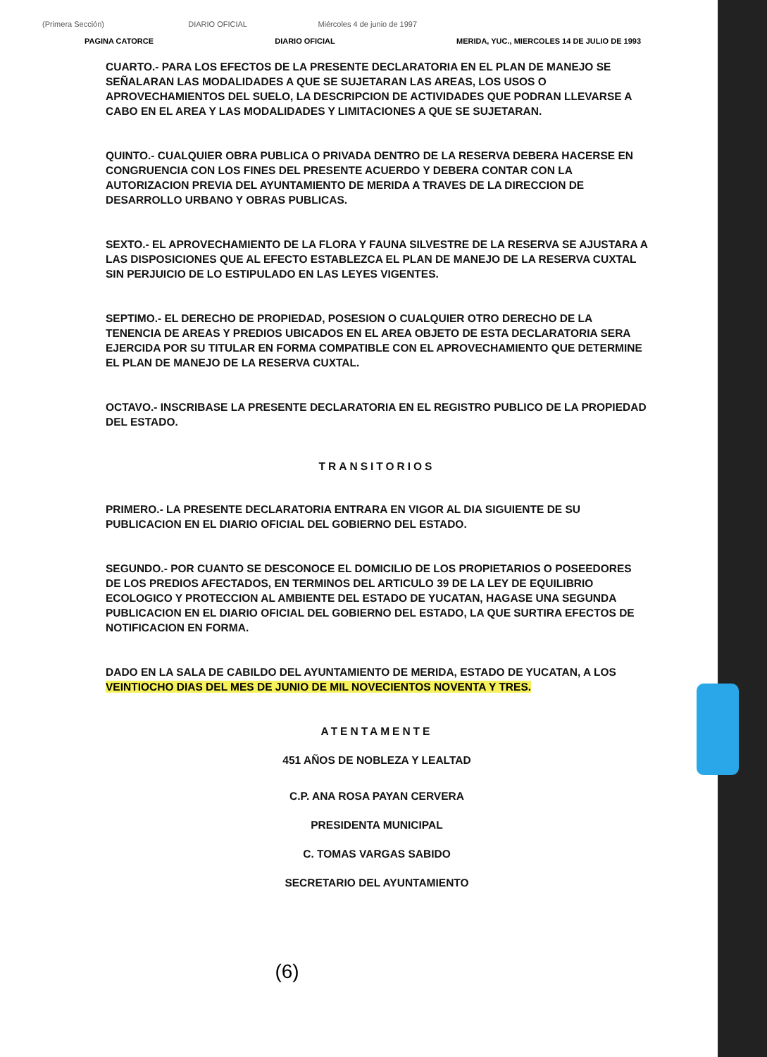(Primera Sección) DIARIO OFICIAL Miércoles 4 de junio de 1997
PAGINA CATORCE DIARIO OFICIAL MERIDA, YUC., MIERCOLES 14 DE JULIO DE 1993
CUARTO.- PARA LOS EFECTOS DE LA PRESENTE DECLARATORIA EN EL PLAN DE MANEJO SE SEÑALARAN LAS MODALIDADES A QUE SE SUJETARAN LAS AREAS, LOS USOS O APROVECHAMIENTOS DEL SUELO, LA DESCRIPCION DE ACTIVIDADES QUE PODRAN LLEVARSE A CABO EN EL AREA Y LAS MODALIDADES Y LIMITACIONES A QUE SE SUJETARAN.
QUINTO.- CUALQUIER OBRA PUBLICA O PRIVADA DENTRO DE LA RESERVA DEBERA HACERSE EN CONGRUENCIA CON LOS FINES DEL PRESENTE ACUERDO Y DEBERA CONTAR CON LA AUTORIZACION PREVIA DEL AYUNTAMIENTO DE MERIDA A TRAVES DE LA DIRECCION DE DESARROLLO URBANO Y OBRAS PUBLICAS.
SEXTO.- EL APROVECHAMIENTO DE LA FLORA Y FAUNA SILVESTRE DE LA RESERVA SE AJUSTARA A LAS DISPOSICIONES QUE AL EFECTO ESTABLEZCA EL PLAN DE MANEJO DE LA RESERVA CUXTAL SIN PERJUICIO DE LO ESTIPULADO EN LAS LEYES VIGENTES.
SEPTIMO.- EL DERECHO DE PROPIEDAD, POSESION O CUALQUIER OTRO DERECHO DE LA TENENCIA DE AREAS Y PREDIOS UBICADOS EN EL AREA OBJETO DE ESTA DECLARATORIA SERA EJERCIDA POR SU TITULAR EN FORMA COMPATIBLE CON EL APROVECHAMIENTO QUE DETERMINE EL PLAN DE MANEJO DE LA RESERVA CUXTAL.
OCTAVO.- INSCRIBASE LA PRESENTE DECLARATORIA EN EL REGISTRO PUBLICO DE LA PROPIEDAD DEL ESTADO.
TRANSITORIOS
PRIMERO.- LA PRESENTE DECLARATORIA ENTRARA EN VIGOR AL DIA SIGUIENTE DE SU PUBLICACION EN EL DIARIO OFICIAL DEL GOBIERNO DEL ESTADO.
SEGUNDO.- POR CUANTO SE DESCONOCE EL DOMICILIO DE LOS PROPIETARIOS O POSEEDORES DE LOS PREDIOS AFECTADOS, EN TERMINOS DEL ARTICULO 39 DE LA LEY DE EQUILIBRIO ECOLOGICO Y PROTECCION AL AMBIENTE DEL ESTADO DE YUCATAN, HAGASE UNA SEGUNDA PUBLICACION EN EL DIARIO OFICIAL DEL GOBIERNO DEL ESTADO, LA QUE SURTIRA EFECTOS DE NOTIFICACION EN FORMA.
DADO EN LA SALA DE CABILDO DEL AYUNTAMIENTO DE MERIDA, ESTADO DE YUCATAN, A LOS VEINTIOCHO DIAS DEL MES DE JUNIO DE MIL NOVECIENTOS NOVENTA Y TRES.
ATENTAMENTE
451 AÑOS DE NOBLEZA Y LEALTAD
C.P. ANA ROSA PAYAN CERVERA
PRESIDENTA MUNICIPAL
C. TOMAS VARGAS SABIDO
SECRETARIO DEL AYUNTAMIENTO
(6)